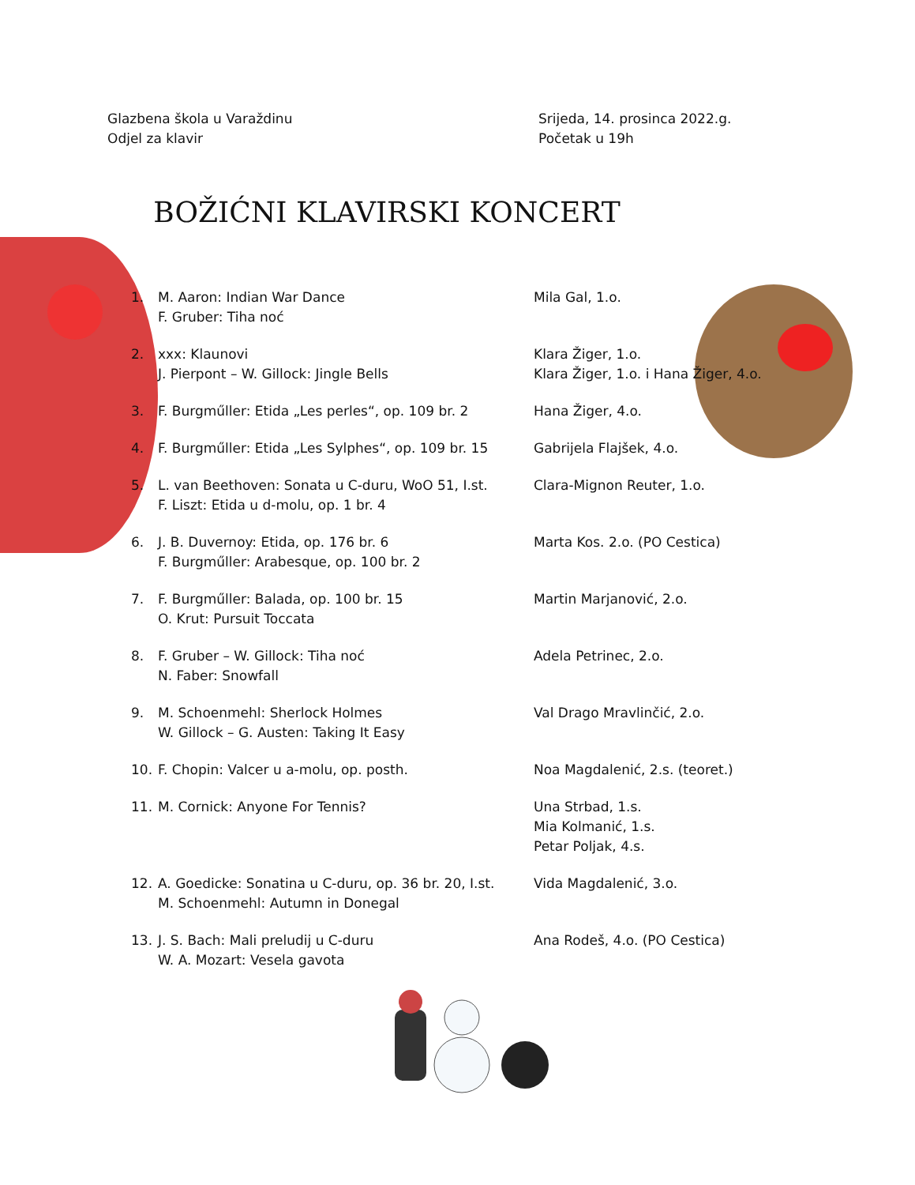Glazbena škola u Varaždinu
Odjel za klavir
Srijeda, 14. prosinca 2022.g.
Početak u 19h
BOŽIĆNI KLAVIRSKI KONCERT
| 1. | M. Aaron: Indian War Dance F. Gruber: Tiha noć | Mila Gal, 1.o. |
| 2. | xxx: Klaunovi J. Pierpont – W. Gillock: Jingle Bells | Klara Žiger, 1.o. Klara Žiger, 1.o. i Hana Žiger, 4.o. |
| 3. | F. Burgműller: Etida „Les perles“, op. 109 br. 2 | Hana Žiger, 4.o. |
| 4. | F. Burgműller: Etida „Les Sylphes“, op. 109 br. 15 | Gabrijela Flajšek, 4.o. |
| 5. | L. van Beethoven: Sonata u C-duru, WoO 51, I.st. F. Liszt: Etida u d-molu, op. 1 br. 4 | Clara-Mignon Reuter, 1.o. |
| 6. | J. B. Duvernoy: Etida, op. 176 br. 6 F. Burgműller: Arabesque, op. 100 br. 2 | Marta Kos. 2.o. (PO Cestica) |
| 7. | F. Burgműller: Balada, op. 100 br. 15 O. Krut: Pursuit Toccata | Martin Marjanović, 2.o. |
| 8. | F. Gruber – W. Gillock: Tiha noć N. Faber: Snowfall | Adela Petrinec, 2.o. |
| 9. | M. Schoenmehl: Sherlock Holmes W. Gillock – G. Austen: Taking It Easy | Val Drago Mravlinčić, 2.o. |
| 10. | F. Chopin: Valcer u a-molu, op. posth. | Noa Magdalenić, 2.s. (teoret.) |
| 11. | M. Cornick: Anyone For Tennis? | Una Strbad, 1.s. Mia Kolmanić, 1.s. Petar Poljak, 4.s. |
| 12. | A. Goedicke: Sonatina u C-duru, op. 36 br. 20, I.st. M. Schoenmehl: Autumn in Donegal | Vida Magdalenić, 3.o. |
| 13. | J. S. Bach: Mali preludij u C-duru W. A. Mozart: Vesela gavota | Ana Rodeš, 4.o. (PO Cestica) |